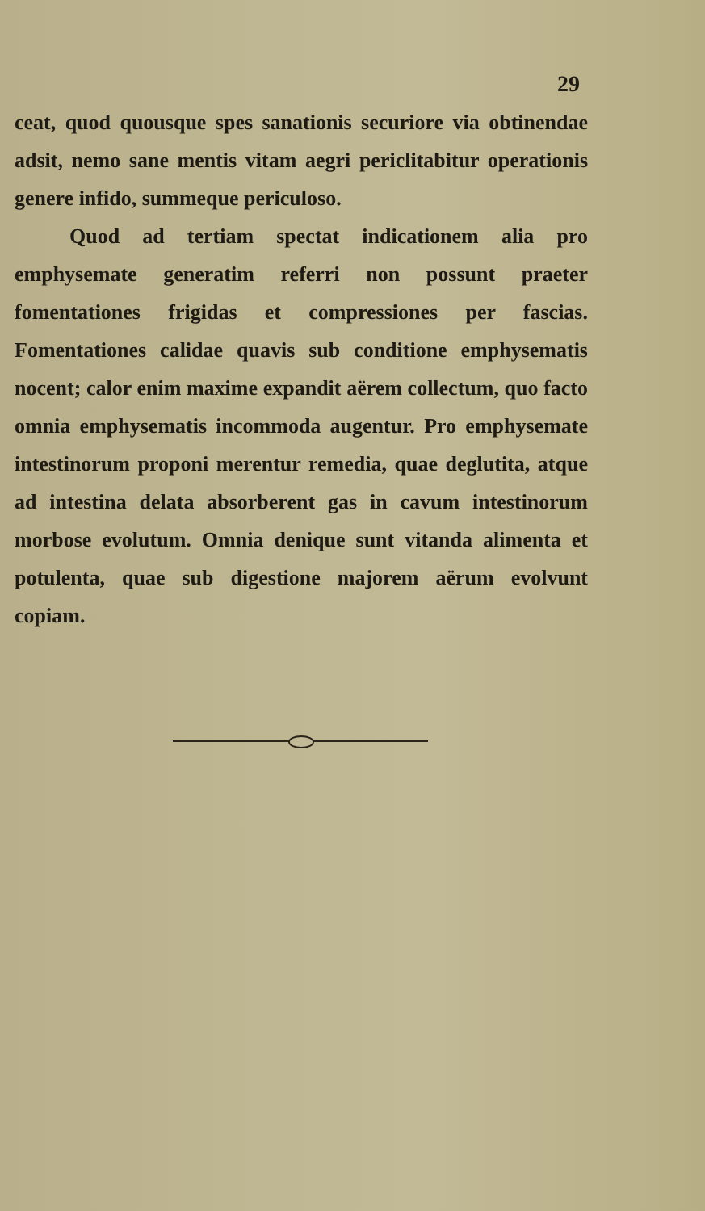29
ceat, quod quousque spes sanationis securiore via obtinendae adsit, nemo sane mentis vitam aegri periclitabitur operationis genere infido, summeque periculoso.
Quod ad tertiam spectat indicationem alia pro emphysemate generatim referri non possunt praeter fomentationes frigidas et compressiones per fascias. Fomentationes calidae quavis sub conditione emphysematis nocent; calor enim maxime expandit aërem collectum, quo facto omnia emphysematis incommoda augentur. Pro emphysemate intestinorum proponi merentur remedia, quae deglutita, atque ad intestina delata absorberent gas in cavum intestinorum morbose evolutum. Omnia denique sunt vitanda alimenta et potulenta, quae sub digestione majorem aërum evolvunt copiam.